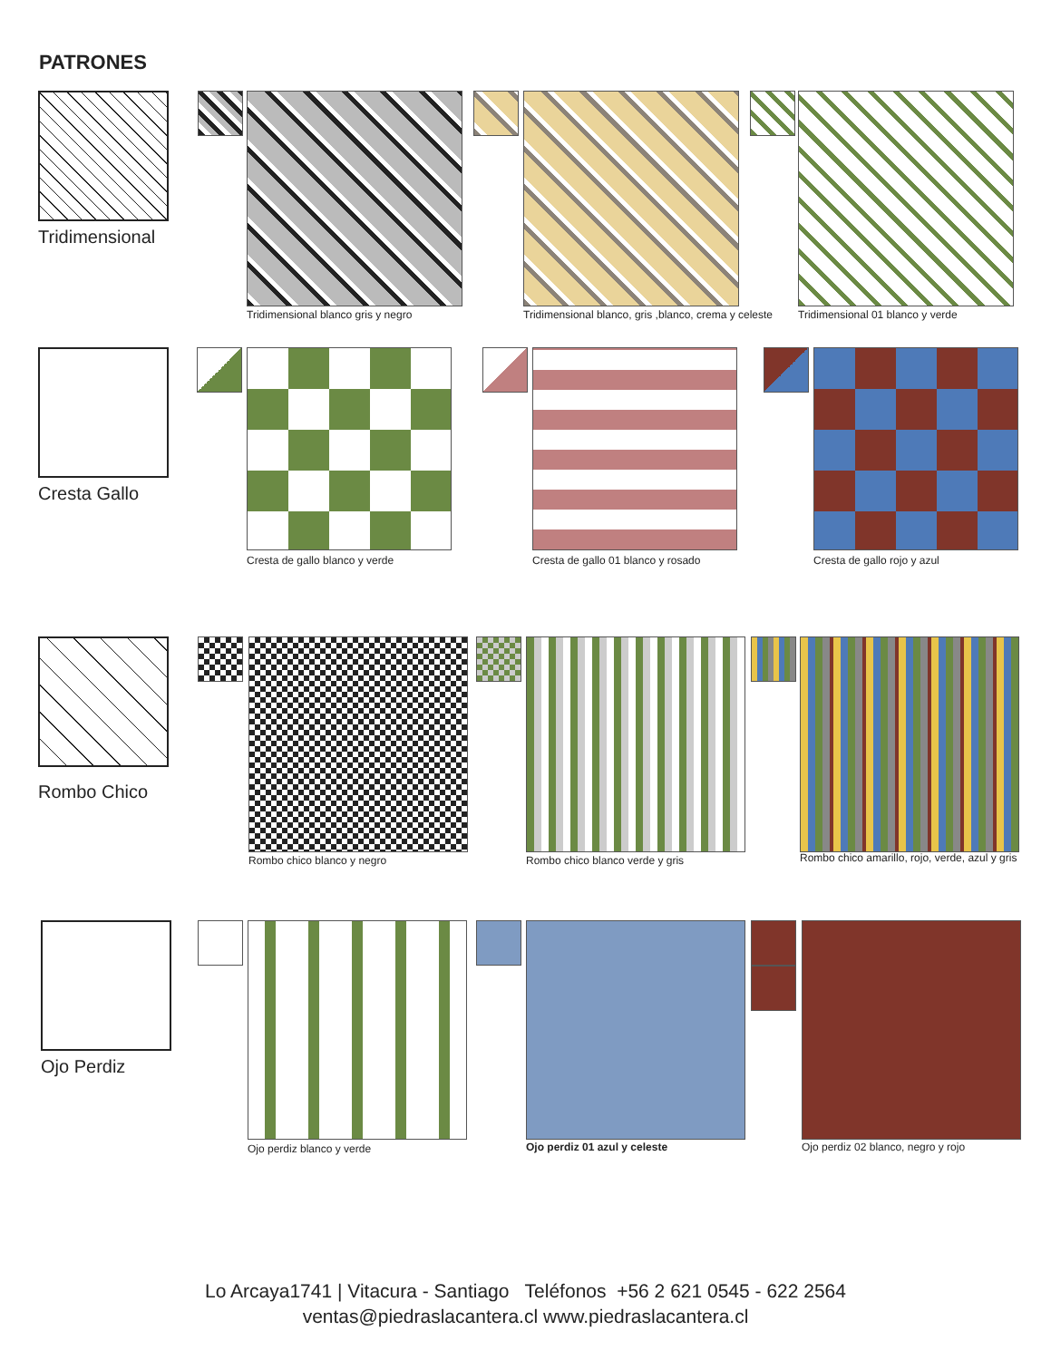PATRONES
Tridimensional
Tridimensional blanco gris y negro
Tridimensional blanco, gris ,blanco, crema y celeste
Tridimensional 01 blanco y verde
Cresta Gallo
Cresta de gallo blanco y verde
Cresta de gallo 01 blanco y rosado
Cresta de gallo rojo y azul
Rombo Chico
Rombo chico blanco y negro
Rombo chico blanco verde y gris
Rombo chico amarillo, rojo, verde, azul y gris
Ojo Perdiz
Ojo perdiz blanco y verde Ojo perdiz 01 azul y celeste
Ojo perdiz 02 blanco, negro y rojo
Lo Arcaya1741 | Vitacura - Santiago Teléfonos +56 2 621 0545 - 622 2564
ventas@piedraslacantera.cl www.piedraslacantera.cl